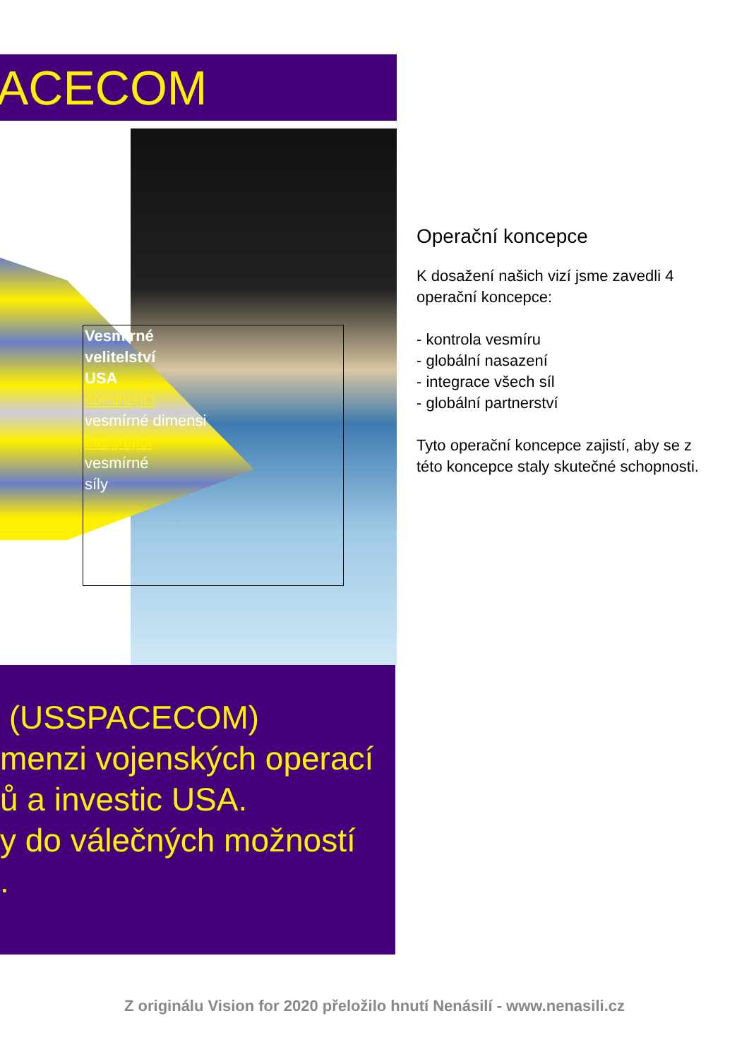ACECOM
Vesmírné
velitelství
USA
dominující
vesmírné dimensi
integrující
vesmírné
síly
Operační koncepce
K dosažení našich vizí jsme zavedli 4 operační koncepce:
- kontrola vesmíru
- globální nasazení
- integrace všech síl
- globální partnerství
Tyto operační koncepce zajistí, aby se z této koncepce staly skutečné schopnosti.
(USSPACECOM)
menzi vojenských operací
ů a investic USA.
y do válečných možností
.
Z originálu Vision for 2020 přeložilo hnutí Nenásilí - www.nenasili.cz